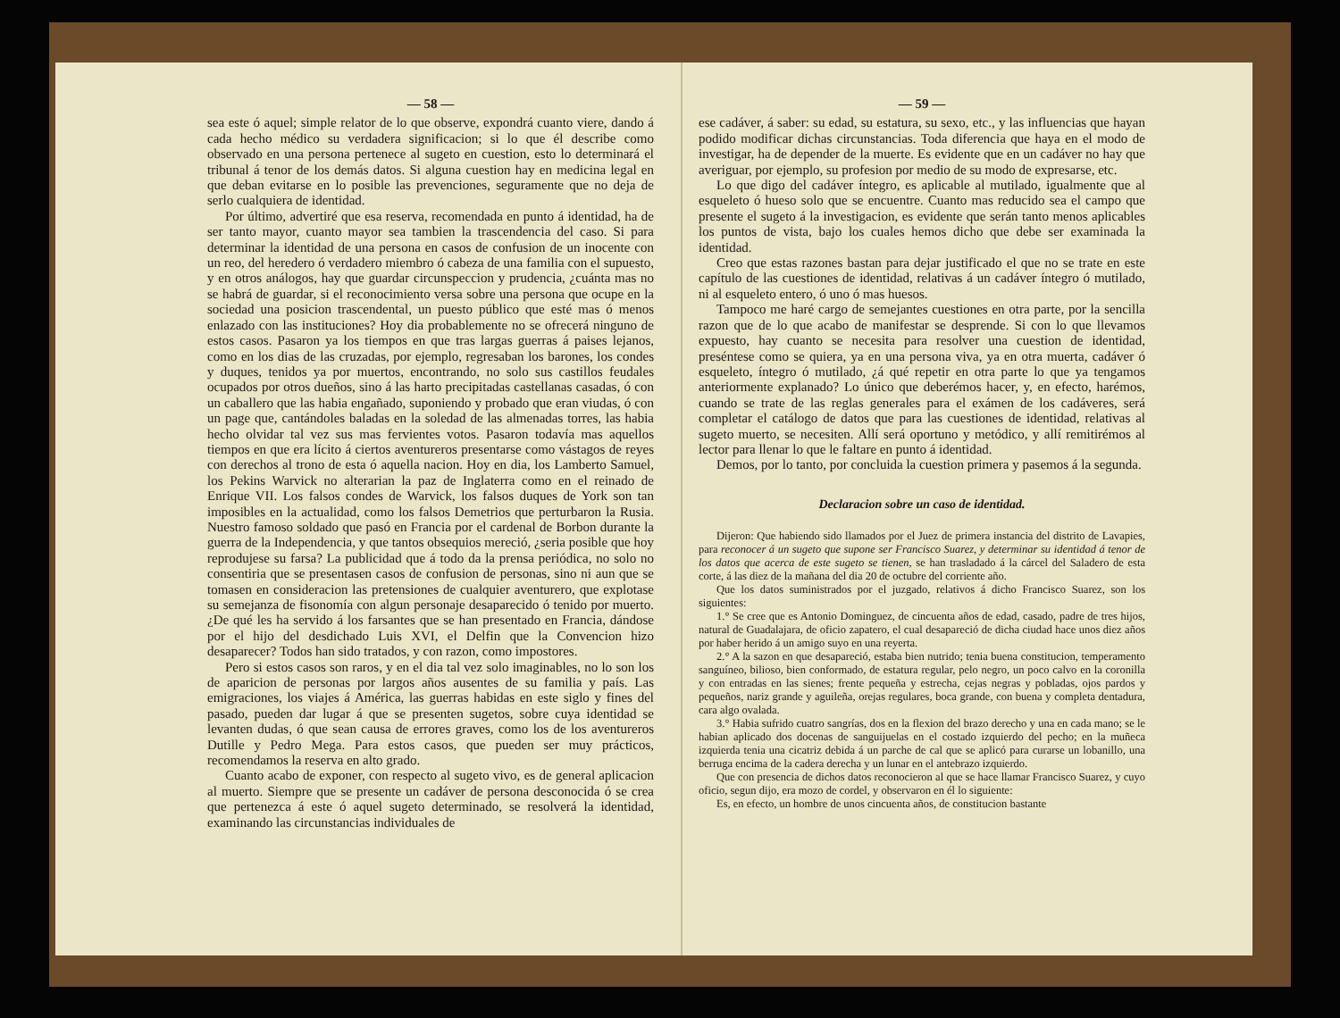— 58 —
sea este ó aquel; simple relator de lo que observe, expondrá cuanto viere, dando á cada hecho médico su verdadera significacion; si lo que él describe como observado en una persona pertenece al sugeto en cuestion, esto lo determinará el tribunal á tenor de los demás datos. Si alguna cuestion hay en medicina legal en que deban evitarse en lo posible las prevenciones, seguramente que no deja de serlo cualquiera de identidad.
Por último, advertiré que esa reserva, recomendada en punto á identidad, ha de ser tanto mayor, cuanto mayor sea tambien la trascendencia del caso. Si para determinar la identidad de una persona en casos de confusion de un inocente con un reo, del heredero ó verdadero miembro ó cabeza de una familia con el supuesto, y en otros análogos, hay que guardar circunspeccion y prudencia, ¿cuánta mas no se habrá de guardar, si el reconocimiento versa sobre una persona que ocupe en la sociedad una posicion trascendental, un puesto público que esté mas ó menos enlazado con las instituciones? Hoy dia probablemente no se ofrecerá ninguno de estos casos. Pasaron ya los tiempos en que tras largas guerras á paises lejanos, como en los dias de las cruzadas, por ejemplo, regresaban los barones, los condes y duques, tenidos ya por muertos, encontrando, no solo sus castillos feudales ocupados por otros dueños, sino á las harto precipitadas castellanas casadas, ó con un caballero que las habia engañado, suponiendo y probado que eran viudas, ó con un page que, cantándoles baladas en la soledad de las almenadas torres, las habia hecho olvidar tal vez sus mas fervientes votos. Pasaron todavía mas aquellos tiempos en que era lícito á ciertos aventureros presentarse como vástagos de reyes con derechos al trono de esta ó aquella nacion. Hoy en dia, los Lamberto Samuel, los Pekins Warvick no alterarian la paz de Inglaterra como en el reinado de Enrique VII. Los falsos condes de Warvick, los falsos duques de York son tan imposibles en la actualidad, como los falsos Demetrios que perturbaron la Rusia. Nuestro famoso soldado que pasó en Francia por el cardenal de Borbon durante la guerra de la Independencia, y que tantos obsequios mereció, ¿seria posible que hoy reprodujese su farsa? La publicidad que á todo da la prensa periódica, no solo no consentiria que se presentasen casos de confusion de personas, sino ni aun que se tomasen en consideracion las pretensiones de cualquier aventurero, que explotase su semejanza de fisonomía con algun personaje desaparecido ó tenido por muerto. ¿De qué les ha servido á los farsantes que se han presentado en Francia, dándose por el hijo del desdichado Luis XVI, el Delfin que la Convencion hizo desaparecer? Todos han sido tratados, y con razon, como impostores.
Pero si estos casos son raros, y en el dia tal vez solo imaginables, no lo son los de aparicion de personas por largos años ausentes de su familia y país. Las emigraciones, los viajes á América, las guerras habidas en este siglo y fines del pasado, pueden dar lugar á que se presenten sugetos, sobre cuya identidad se levanten dudas, ó que sean causa de errores graves, como los de los aventureros Dutille y Pedro Mega. Para estos casos, que pueden ser muy prácticos, recomendamos la reserva en alto grado.
Cuanto acabo de exponer, con respecto al sugeto vivo, es de general aplicacion al muerto. Siempre que se presente un cadáver de persona desconocida ó se crea que pertenezca á este ó aquel sugeto determinado, se resolverá la identidad, examinando las circunstancias individuales de
— 59 —
ese cadáver, á saber: su edad, su estatura, su sexo, etc., y las influencias que hayan podido modificar dichas circunstancias. Toda diferencia que haya en el modo de investigar, ha de depender de la muerte. Es evidente que en un cadáver no hay que averiguar, por ejemplo, su profesion por medio de su modo de expresarse, etc.
Lo que digo del cadáver íntegro, es aplicable al mutilado, igualmente que al esqueleto ó hueso solo que se encuentre. Cuanto mas reducido sea el campo que presente el sugeto á la investigacion, es evidente que serán tanto menos aplicables los puntos de vista, bajo los cuales hemos dicho que debe ser examinada la identidad.
Creo que estas razones bastan para dejar justificado el que no se trate en este capítulo de las cuestiones de identidad, relativas á un cadáver íntegro ó mutilado, ni al esqueleto entero, ó uno ó mas huesos.
Tampoco me haré cargo de semejantes cuestiones en otra parte, por la sencilla razon que de lo que acabo de manifestar se desprende. Si con lo que llevamos expuesto, hay cuanto se necesita para resolver una cuestion de identidad, preséntese como se quiera, ya en una persona viva, ya en otra muerta, cadáver ó esqueleto, íntegro ó mutilado, ¿á qué repetir en otra parte lo que ya tengamos anteriormente explanado? Lo único que deberémos hacer, y, en efecto, harémos, cuando se trate de las reglas generales para el exámen de los cadáveres, será completar el catálogo de datos que para las cuestiones de identidad, relativas al sugeto muerto, se necesiten. Allí será oportuno y metódico, y allí remitirémos al lector para llenar lo que le faltare en punto á identidad.
Demos, por lo tanto, por concluida la cuestion primera y pasemos á la segunda.
Declaracion sobre un caso de identidad.
Dijeron: Que habiendo sido llamados por el Juez de primera instancia del distrito de Lavapies, para reconocer á un sugeto que supone ser Francisco Suarez, y determinar su identidad á tenor de los datos que acerca de este sugeto se tienen, se han trasladado á la cárcel del Saladero de esta corte, á las diez de la mañana del dia 20 de octubre del corriente año.
Que los datos suministrados por el juzgado, relativos á dicho Francisco Suarez, son los siguientes:
1.° Se cree que es Antonio Dominguez, de cincuenta años de edad, casado, padre de tres hijos, natural de Guadalajara, de oficio zapatero, el cual desapareció de dicha ciudad hace unos diez años por haber herido á un amigo suyo en una reyerta.
2.° A la sazon en que desapareció, estaba bien nutrido; tenia buena constitucion, temperamento sanguíneo, bilioso, bien conformado, de estatura regular, pelo negro, un poco calvo en la coronilla y con entradas en las sienes; frente pequeña y estrecha, cejas negras y pobladas, ojos pardos y pequeños, nariz grande y aguileña, orejas regulares, boca grande, con buena y completa dentadura, cara algo ovalada.
3.° Habia sufrido cuatro sangrías, dos en la flexion del brazo derecho y una en cada mano; se le habian aplicado dos docenas de sanguijuelas en el costado izquierdo del pecho; en la muñeca izquierda tenia una cicatriz debida á un parche de cal que se aplicó para curarse un lobanillo, una berruga encima de la cadera derecha y un lunar en el antebrazo izquierdo.
Que con presencia de dichos datos reconocieron al que se hace llamar Francisco Suarez, y cuyo oficio, segun dijo, era mozo de cordel, y observaron en él lo siguiente:
Es, en efecto, un hombre de unos cincuenta años, de constitucion bastante